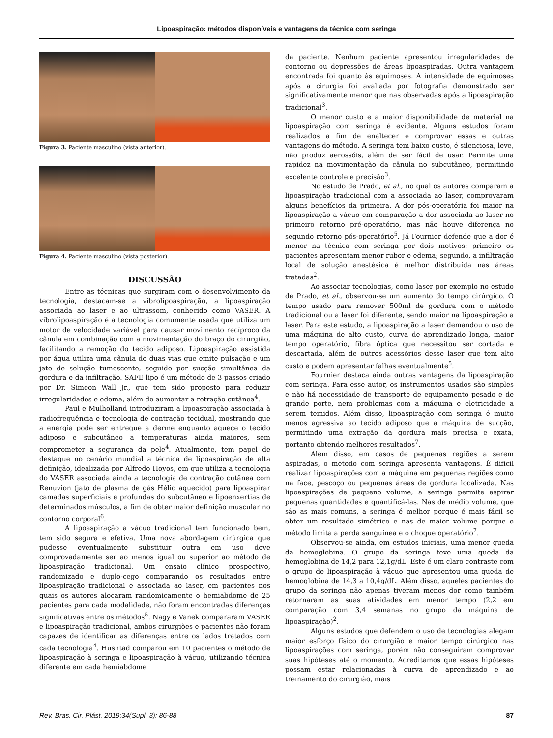Lipoaspiração: métodos disponíveis e vantagens da técnica com seringa
Figura 3. Paciente masculino (vista anterior).
Figura 4. Paciente masculino (vista posterior).
DISCUSSÃO
Entre as técnicas que surgiram com o desenvolvimento da tecnologia, destacam-se a vibrolipoaspiração, a lipoaspiração associada ao laser e ao ultrassom, conhecido como VASER. A vibrolipoaspiração é a tecnologia comumente usada que utiliza um motor de velocidade variável para causar movimento recíproco da cânula em combinação com a movimentação do braço do cirurgião, facilitando a remoção do tecido adiposo. Lipoaspiração assistida por água utiliza uma cânula de duas vias que emite pulsação e um jato de solução tumescente, seguido por sucção simultânea da gordura e da infiltração. SAFE lipo é um método de 3 passos criado por Dr. Simeon Wall Jr., que tem sido proposto para reduzir irregularidades e edema, além de aumentar a retração cutânea<sup>4</sup>.
Paul e Mulholland introduziram a lipoaspiração associada à radiofrequência e tecnologia de contração tecidual, mostrando que a energia pode ser entregue a derme enquanto aquece o tecido adiposo e subcutâneo a temperaturas ainda maiores, sem comprometer a segurança da pele<sup>4</sup>. Atualmente, tem papel de destaque no cenário mundial a técnica de lipoaspiração de alta definição, idealizada por Alfredo Hoyos, em que utiliza a tecnologia do VASER associada ainda a tecnologia de contração cutânea com Renuvion (jato de plasma de gás Hélio aquecido) para lipoaspirar camadas superficiais e profundas do subcutâneo e lipoenxertias de determinados músculos, a fim de obter maior definição muscular no contorno corporal<sup>6</sup>.
A lipoaspiração a vácuo tradicional tem funcionado bem, tem sido segura e efetiva. Uma nova abordagem cirúrgica que pudesse eventualmente substituir outra em uso deve comprovadamente ser ao menos igual ou superior ao método de lipoaspiração tradicional. Um ensaio clínico prospectivo, randomizado e duplo-cego comparando os resultados entre lipoaspiração tradicional e associada ao laser, em pacientes nos quais os autores alocaram randomicamente o hemiabdome de 25 pacientes para cada modalidade, não foram encontradas diferenças significativas entre os métodos<sup>5</sup>. Nagy e Vanek compararam VASER e lipoaspiração tradicional, ambos cirurgiões e pacientes não foram capazes de identificar as diferenças entre os lados tratados com cada tecnologia<sup>4</sup>. Husntad comparou em 10 pacientes o método de lipoaspiração à seringa e lipoaspiração à vácuo, utilizando técnica diferente em cada hemiabdome
da paciente. Nenhum paciente apresentou irregularidades de contorno ou depressões de áreas lipoaspiradas. Outra vantagem encontrada foi quanto às equimoses. A intensidade de equimoses após a cirurgia foi avaliada por fotografia demonstrado ser significativamente menor que nas observadas após a lipoaspiração tradicional<sup>3</sup>.
O menor custo e a maior disponibilidade de material na lipoaspiração com seringa é evidente. Alguns estudos foram realizados a fim de enaltecer e comprovar essas e outras vantagens do método. A seringa tem baixo custo, é silenciosa, leve, não produz aerossóis, além de ser fácil de usar. Permite uma rapidez na movimentação da cânula no subcutâneo, permitindo excelente controle e precisão<sup>3</sup>.
No estudo de Prado, et al., no qual os autores comparam a lipoaspiração tradicional com a associada ao laser, comprovaram alguns benefícios da primeira. A dor pós-operatória foi maior na lipoaspiração a vácuo em comparação a dor associada ao laser no primeiro retorno pré-operatório, mas não houve diferença no segundo retorno pós-operatório<sup>5</sup>. Já Fournier defende que a dor é menor na técnica com seringa por dois motivos: primeiro os pacientes apresentam menor rubor e edema; segundo, a infiltração local de solução anestésica é melhor distribuída nas áreas tratadas<sup>2</sup>.
Ao associar tecnologias, como laser por exemplo no estudo de Prado, et al., observou-se um aumento do tempo cirúrgico. O tempo usado para remover 500ml de gordura com o método tradicional ou a laser foi diferente, sendo maior na lipoaspiração a laser. Para este estudo, a lipoaspiração a laser demandou o uso de uma máquina de alto custo, curva de aprendizado longa, maior tempo operatório, fibra óptica que necessitou ser cortada e descartada, além de outros acessórios desse laser que tem alto custo e podem apresentar falhas eventualmente<sup>5</sup>.
Fournier destaca ainda outras vantagens da lipoaspiração com seringa. Para esse autor, os instrumentos usados são simples e não há necessidade de transporte de equipamento pesado e de grande porte, nem problemas com a máquina e eletricidade a serem temidos. Além disso, lipoaspiração com seringa é muito menos agressiva ao tecido adiposo que a máquina de sucção, permitindo uma extração da gordura mais precisa e exata, portanto obtendo melhores resultados<sup>7</sup>.
Além disso, em casos de pequenas regiões a serem aspiradas, o método com seringa apresenta vantagens. É difícil realizar lipoaspirações com a máquina em pequenas regiões como na face, pescoço ou pequenas áreas de gordura localizada. Nas lipoaspirações de pequeno volume, a seringa permite aspirar pequenas quantidades e quantificá-las. Nas de médio volume, que são as mais comuns, a seringa é melhor porque é mais fácil se obter um resultado simétrico e nas de maior volume porque o método limita a perda sanguínea e o choque operatório<sup>7</sup>.
Observou-se ainda, em estudos iniciais, uma menor queda da hemoglobina. O grupo da seringa teve uma queda da hemoglobina de 14,2 para 12,1g/dL. Este é um claro contraste com o grupo de lipoaspiração à vácuo que apresentou uma queda de hemoglobina de 14,3 a 10,4g/dL. Além disso, aqueles pacientes do grupo da seringa não apenas tiveram menos dor como também retornaram as suas atividades em menor tempo (2,2 em comparação com 3,4 semanas no grupo da máquina de lipoaspiração)<sup>2</sup>.
Alguns estudos que defendem o uso de tecnologias alegam maior esforço físico do cirurgião e maior tempo cirúrgico nas lipoaspirações com seringa, porém não conseguiram comprovar suas hipóteses até o momento. Acreditamos que essas hipóteses possam estar relacionadas à curva de aprendizado e ao treinamento do cirurgião, mais
Rev. Bras. Cir. Plást. 2019;34(Supl. 3): 86-88 87